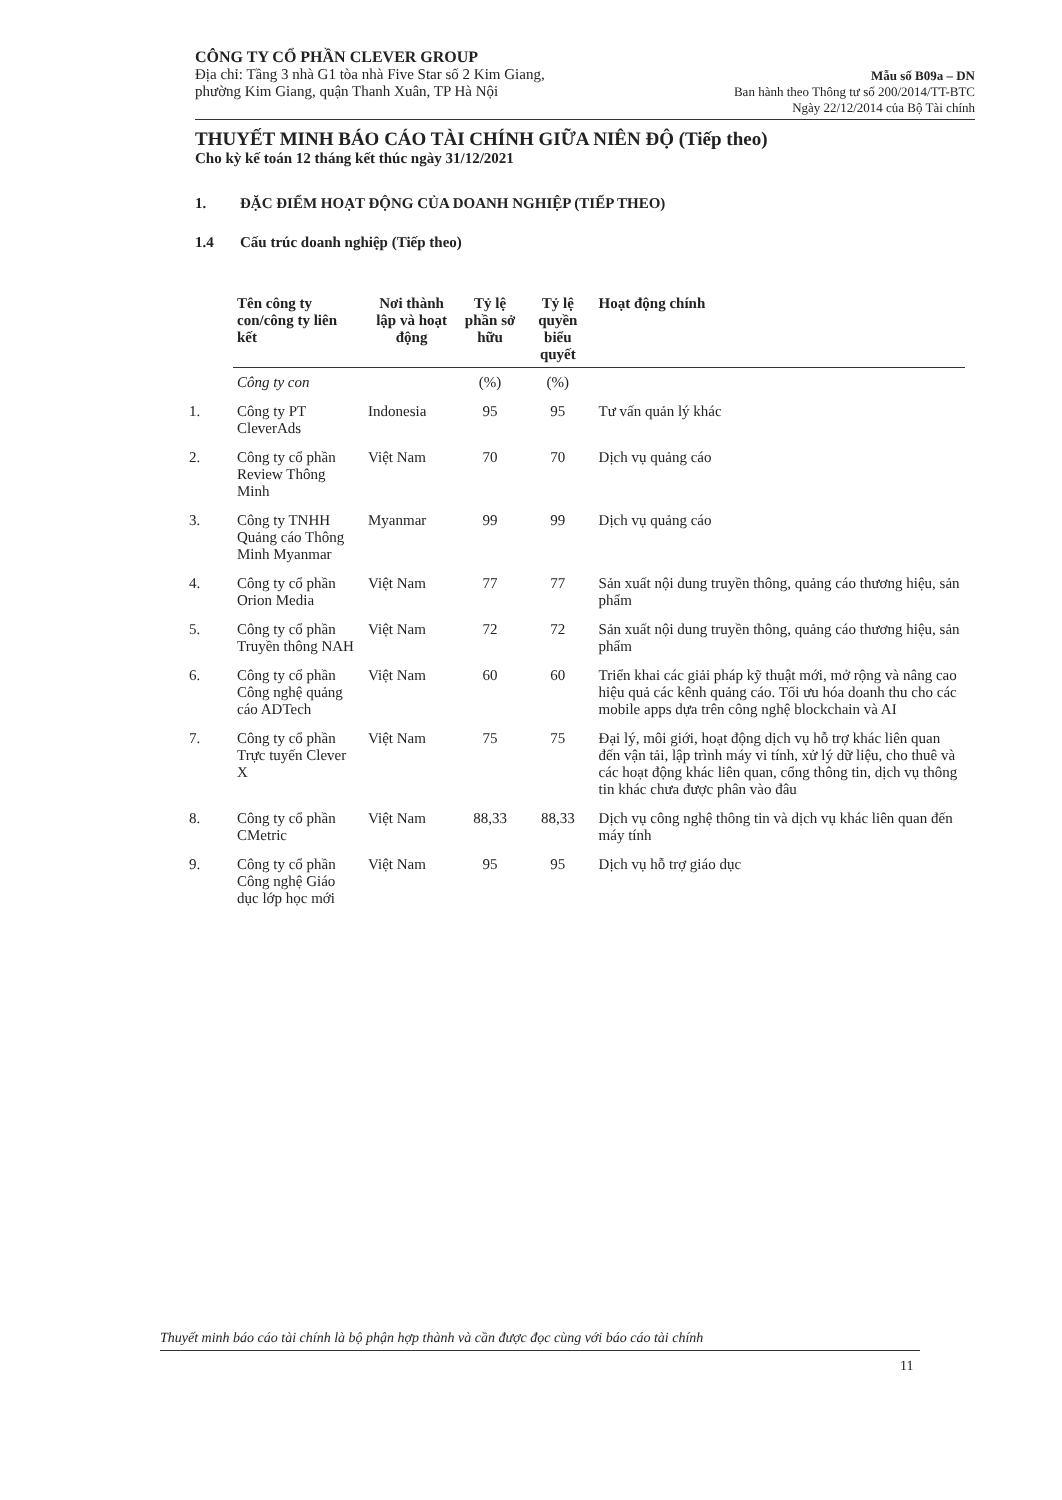CÔNG TY CỔ PHẦN CLEVER GROUP
Địa chỉ: Tầng 3 nhà G1 tòa nhà Five Star số 2 Kim Giang,
phường Kim Giang, quận Thanh Xuân, TP Hà Nội
Mẫu số B09a – DN
Ban hành theo Thông tư số 200/2014/TT-BTC
Ngày 22/12/2014 của Bộ Tài chính
THUYẾT MINH BÁO CÁO TÀI CHÍNH GIỮA NIÊN ĐỘ (Tiếp theo)
Cho kỳ kế toán 12 tháng kết thúc ngày 31/12/2021
1. ĐẶC ĐIỂM HOẠT ĐỘNG CỦA DOANH NGHIỆP (TIẾP THEO)
1.4 Cấu trúc doanh nghiệp (Tiếp theo)
| | Tên công ty con/công ty liên kết | Nơi thành lập và hoạt động | Tỷ lệ phần sở hữu | Tỷ lệ quyền biểu quyết | Hoạt động chính |
| --- | --- | --- | --- | --- | --- |
| | Công ty con | | (%) | (%) | |
| 1. | Công ty PT CleverAds | Indonesia | 95 | 95 | Tư vấn quản lý khác |
| 2. | Công ty cổ phần Review Thông Minh | Việt Nam | 70 | 70 | Dịch vụ quảng cáo |
| 3. | Công ty TNHH Quảng cáo Thông Minh Myanmar | Myanmar | 99 | 99 | Dịch vụ quảng cáo |
| 4. | Công ty cổ phần Orion Media | Việt Nam | 77 | 77 | Sản xuất nội dung truyền thông, quảng cáo thương hiệu, sản phẩm |
| 5. | Công ty cổ phần Truyền thông NAH | Việt Nam | 72 | 72 | Sản xuất nội dung truyền thông, quảng cáo thương hiệu, sản phẩm |
| 6. | Công ty cổ phần Công nghệ quảng cáo ADTech | Việt Nam | 60 | 60 | Triển khai các giải pháp kỹ thuật mới, mở rộng và nâng cao hiệu quả các kênh quảng cáo. Tối ưu hóa doanh thu cho các mobile apps dựa trên công nghệ blockchain và AI |
| 7. | Công ty cổ phần Trực tuyến Clever X | Việt Nam | 75 | 75 | Đại lý, môi giới, hoạt động dịch vụ hỗ trợ khác liên quan đến vận tải, lập trình máy vi tính, xử lý dữ liệu, cho thuê và các hoạt động khác liên quan, cổng thông tin, dịch vụ thông tin khác chưa được phân vào đâu |
| 8. | Công ty cổ phần CMetric | Việt Nam | 88,33 | 88,33 | Dịch vụ công nghệ thông tin và dịch vụ khác liên quan đến máy tính |
| 9. | Công ty cổ phần Công nghệ Giáo dục lớp học mới | Việt Nam | 95 | 95 | Dịch vụ hỗ trợ giáo dục |
Thuyết minh báo cáo tài chính là bộ phận hợp thành và cần được đọc cùng với báo cáo tài chính
11